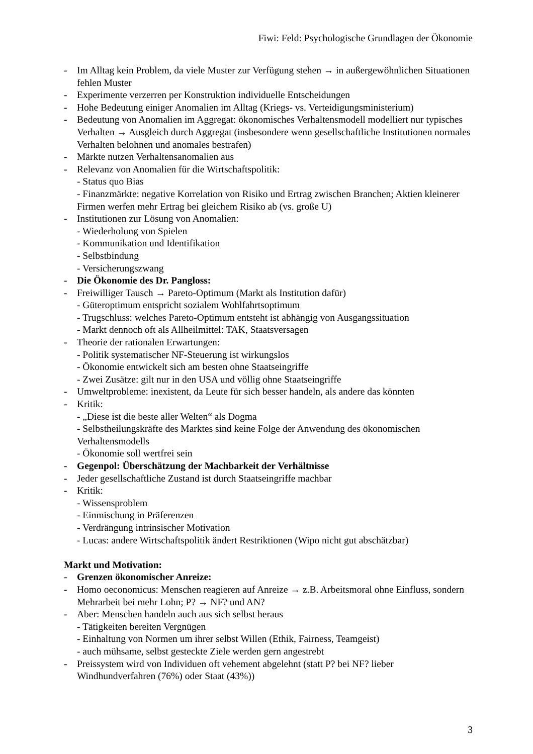Fiwi: Feld: Psychologische Grundlagen der Ökonomie
- Im Alltag kein Problem, da viele Muster zur Verfügung stehen → in außergewöhnlichen Situationen fehlen Muster
- Experimente verzerren per Konstruktion individuelle Entscheidungen
- Hohe Bedeutung einiger Anomalien im Alltag (Kriegs- vs. Verteidigungsministerium)
- Bedeutung von Anomalien im Aggregat: ökonomisches Verhaltensmodell modelliert nur typisches Verhalten → Ausgleich durch Aggregat (insbesondere wenn gesellschaftliche Institutionen normales Verhalten belohnen und anomales bestrafen)
- Märkte nutzen Verhaltensanomalien aus
- Relevanz von Anomalien für die Wirtschaftspolitik:
- Status quo Bias
- Finanzmärkte: negative Korrelation von Risiko und Ertrag zwischen Branchen; Aktien kleinerer Firmen werfen mehr Ertrag bei gleichem Risiko ab (vs. große U)
- Institutionen zur Lösung von Anomalien:
- Wiederholung von Spielen
- Kommunikation und Identifikation
- Selbstbindung
- Versicherungszwang
- Die Ökonomie des Dr. Pangloss:
- Freiwilliger Tausch → Pareto-Optimum (Markt als Institution dafür)
- Güteroptimum entspricht sozialem Wohlfahrtsoptimum
- Trugschluss: welches Pareto-Optimum entsteht ist abhängig von Ausgangssituation
- Markt dennoch oft als Allheilmittel: TAK, Staatsversagen
- Theorie der rationalen Erwartungen:
- Politik systematischer NF-Steuerung ist wirkungslos
- Ökonomie entwickelt sich am besten ohne Staatseingriffe
- Zwei Zusätze: gilt nur in den USA und völlig ohne Staatseingriffe
- Umweltprobleme: inexistent, da Leute für sich besser handeln, als andere das könnten
- Kritik:
- „Diese ist die beste aller Welten“ als Dogma
- Selbstheilungskräfte des Marktes sind keine Folge der Anwendung des ökonomischen Verhaltensmodells
- Ökonomie soll wertfrei sein
- Gegenpol: Überschätzung der Machbarkeit der Verhältnisse
- Jeder gesellschaftliche Zustand ist durch Staatseingriffe machbar
- Kritik:
- Wissensproblem
- Einmischung in Präferenzen
- Verdrängung intrinsischer Motivation
- Lucas: andere Wirtschaftspolitik ändert Restriktionen (Wipo nicht gut abschätzbar)
Markt und Motivation:
- Grenzen ökonomischer Anreize:
- Homo oeconomicus: Menschen reagieren auf Anreize → z.B. Arbeitsmoral ohne Einfluss, sondern Mehrarbeit bei mehr Lohn; P? → NF? und AN?
- Aber: Menschen handeln auch aus sich selbst heraus
- Tätigkeiten bereiten Vergnügen
- Einhaltung von Normen um ihrer selbst Willen (Ethik, Fairness, Teamgeist)
- auch mühsame, selbst gesteckte Ziele werden gern angestrebt
- Preissystem wird von Individuen oft vehement abgelehnt (statt P? bei NF? lieber Windhundverfahren (76%) oder Staat (43%))
3